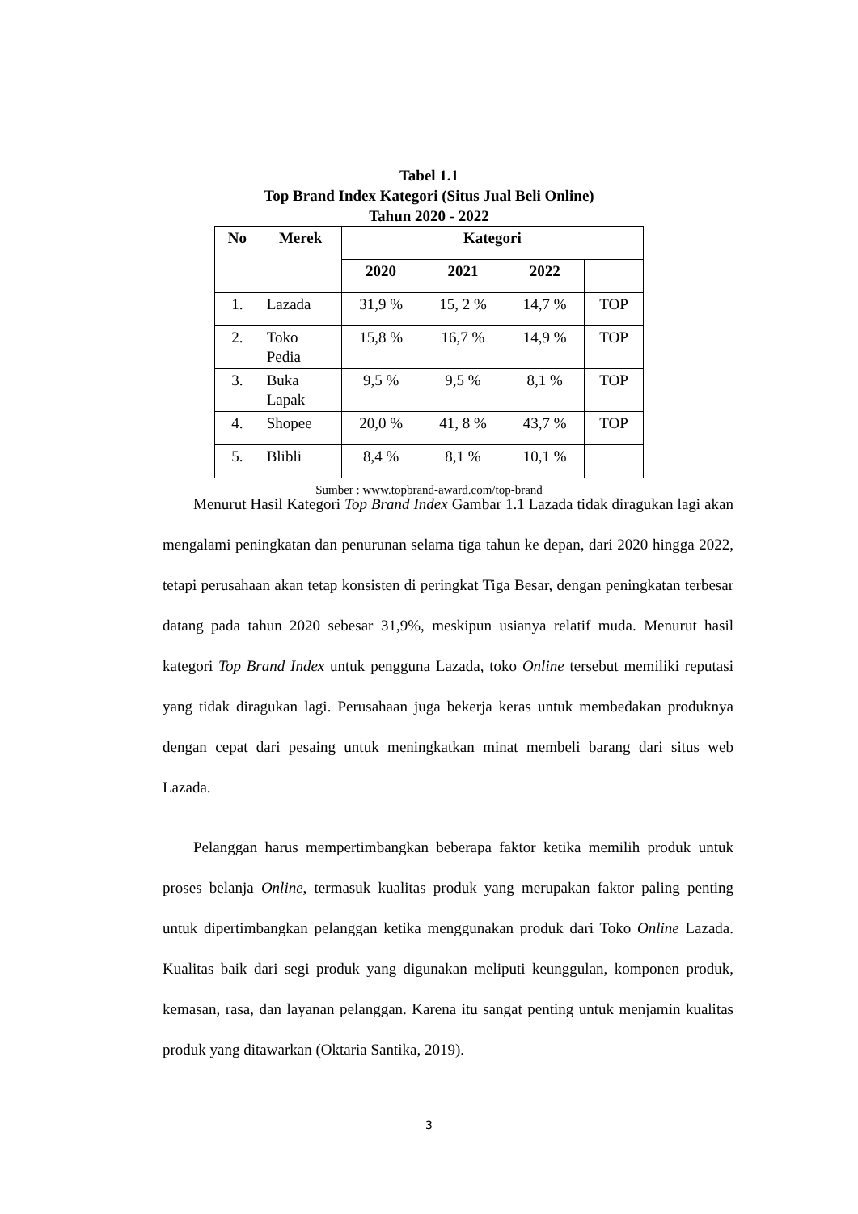Tabel 1.1
Top Brand Index Kategori (Situs Jual Beli Online)
Tahun 2020 - 2022
| No | Merek | Kategori | | | |
| --- | --- | --- | --- | --- | --- |
| | | 2020 | 2021 | 2022 | |
| 1. | Lazada | 31,9 % | 15, 2 % | 14,7 % | TOP |
| 2. | Toko Pedia | 15,8 % | 16,7 % | 14,9 % | TOP |
| 3. | Buka Lapak | 9,5 % | 9,5 % | 8,1 % | TOP |
| 4. | Shopee | 20,0 % | 41, 8 % | 43,7 % | TOP |
| 5. | Blibli | 8,4 % | 8,1 % | 10,1 % | |
Sumber : www.topbrand-award.com/top-brand
Menurut Hasil Kategori Top Brand Index Gambar 1.1 Lazada tidak diragukan lagi akan mengalami peningkatan dan penurunan selama tiga tahun ke depan, dari 2020 hingga 2022, tetapi perusahaan akan tetap konsisten di peringkat Tiga Besar, dengan peningkatan terbesar datang pada tahun 2020 sebesar 31,9%, meskipun usianya relatif muda. Menurut hasil kategori Top Brand Index untuk pengguna Lazada, toko Online tersebut memiliki reputasi yang tidak diragukan lagi. Perusahaan juga bekerja keras untuk membedakan produknya dengan cepat dari pesaing untuk meningkatkan minat membeli barang dari situs web Lazada.
Pelanggan harus mempertimbangkan beberapa faktor ketika memilih produk untuk proses belanja Online, termasuk kualitas produk yang merupakan faktor paling penting untuk dipertimbangkan pelanggan ketika menggunakan produk dari Toko Online Lazada. Kualitas baik dari segi produk yang digunakan meliputi keunggulan, komponen produk, kemasan, rasa, dan layanan pelanggan. Karena itu sangat penting untuk menjamin kualitas produk yang ditawarkan (Oktaria Santika, 2019).
3